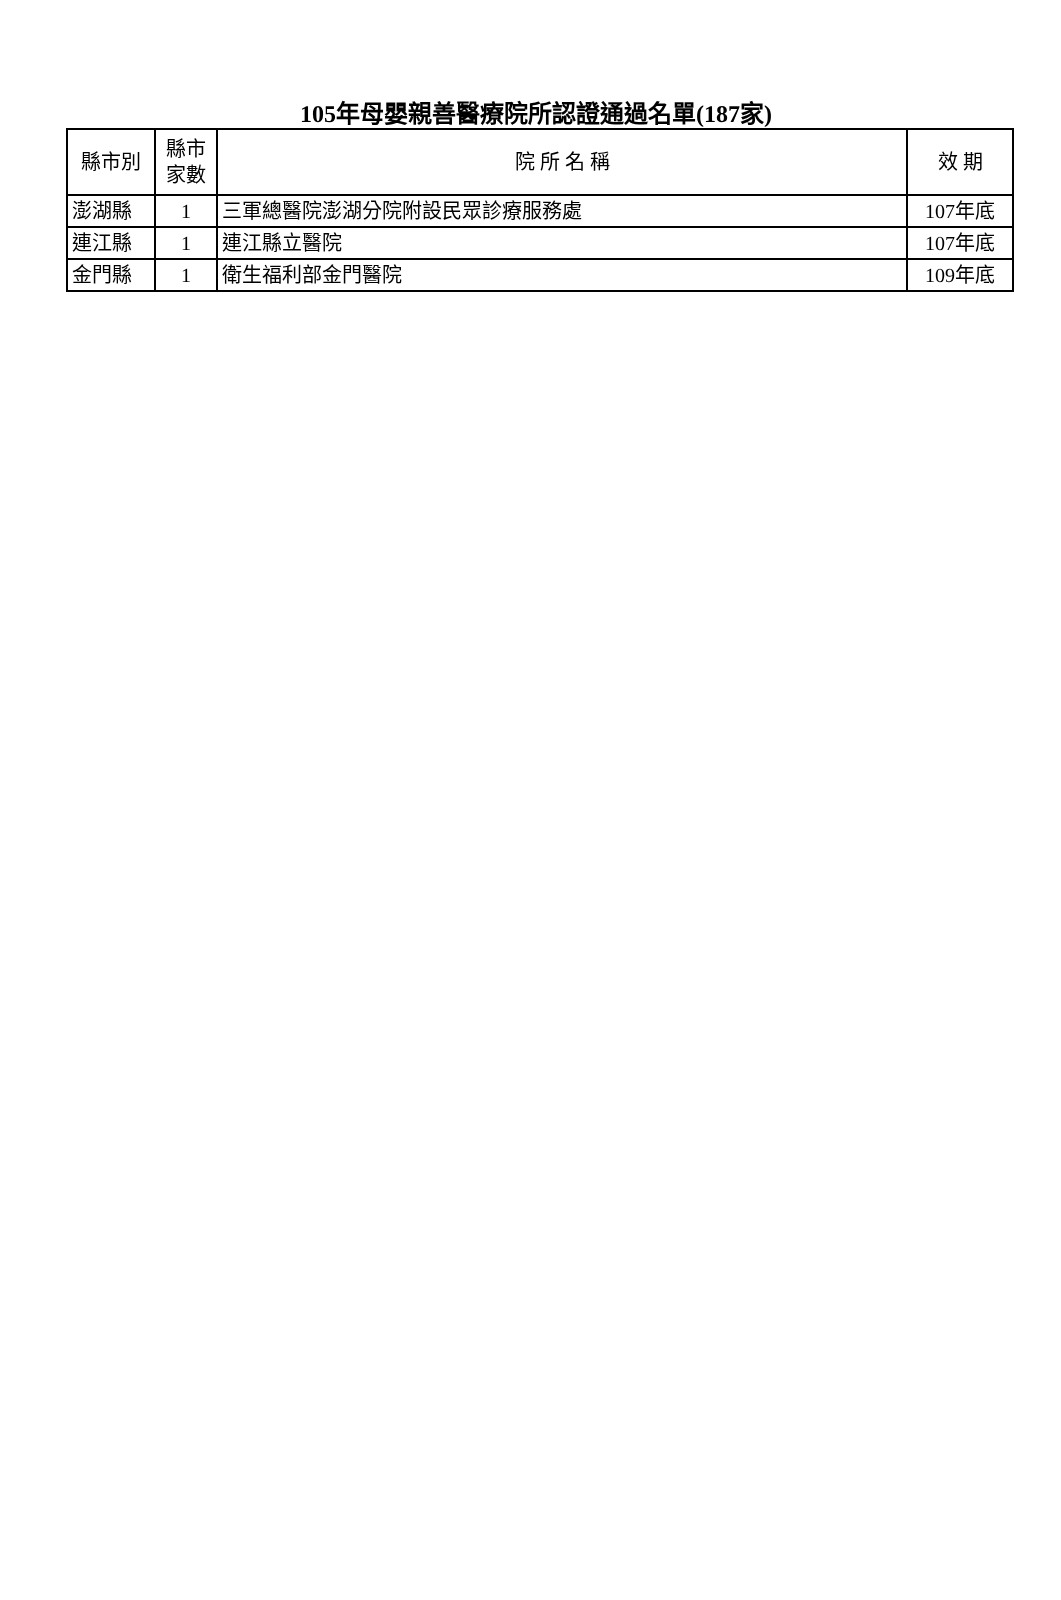105年母嬰親善醫療院所認證通過名單(187家)
| 縣市別 | 縣市 家數 | 院 所 名 稱 | 效 期 |
| --- | --- | --- | --- |
| 澎湖縣 | 1 | 三軍總醫院澎湖分院附設民眾診療服務處 | 107年底 |
| 連江縣 | 1 | 連江縣立醫院 | 107年底 |
| 金門縣 | 1 | 衛生福利部金門醫院 | 109年底 |